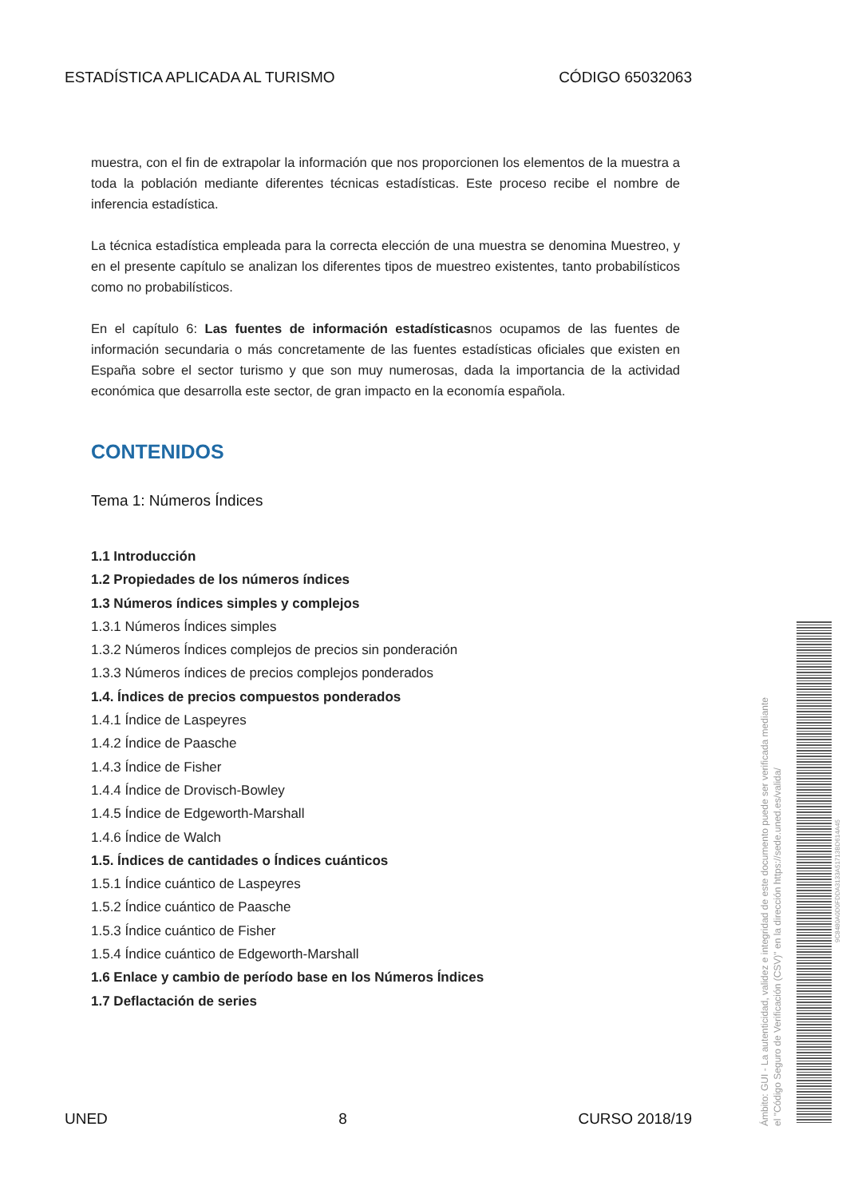ESTADÍSTICA APLICADA AL TURISMO CÓDIGO 65032063
muestra, con el fin de extrapolar la información que nos proporcionen los elementos de la muestra a toda la población mediante diferentes técnicas estadísticas. Este proceso recibe el nombre de inferencia estadística.
La técnica estadística empleada para la correcta elección de una muestra se denomina Muestreo, y en el presente capítulo se analizan los diferentes tipos de muestreo existentes, tanto probabilísticos como no probabilísticos.
En el capítulo 6: Las fuentes de información estadísticasnos ocupamos de las fuentes de información secundaria o más concretamente de las fuentes estadísticas oficiales que existen en España sobre el sector turismo y que son muy numerosas, dada la importancia de la actividad económica que desarrolla este sector, de gran impacto en la economía española.
CONTENIDOS
Tema 1: Números Índices
1.1 Introducción
1.2 Propiedades de los números índices
1.3 Números índices simples y complejos
1.3.1 Números Índices simples
1.3.2 Números Índices complejos de precios sin ponderación
1.3.3 Números índices de precios complejos ponderados
1.4. Índices de precios compuestos ponderados
1.4.1 Índice de Laspeyres
1.4.2 Índice de Paasche
1.4.3 Índice de Fisher
1.4.4 Índice de Drovisch-Bowley
1.4.5 Índice de Edgeworth-Marshall
1.4.6 Índice de Walch
1.5. Índices de cantidades o Índices cuánticos
1.5.1 Índice cuántico de Laspeyres
1.5.2 Índice cuántico de Paasche
1.5.3 Índice cuántico de Fisher
1.5.4 Índice cuántico de Edgeworth-Marshall
1.6 Enlace y cambio de período base en los Números Índices
1.7 Deflactación de series
UNED 8 CURSO 2018/19
Ámbito: GUI - La autenticidad, validez e integridad de este documento puede ser verificada mediante
el "Código Seguro de Verificación (CSV)" en la dirección https://sede.uned.es/valida/
9C8480A0D0FDDA3133A51713BD614A45